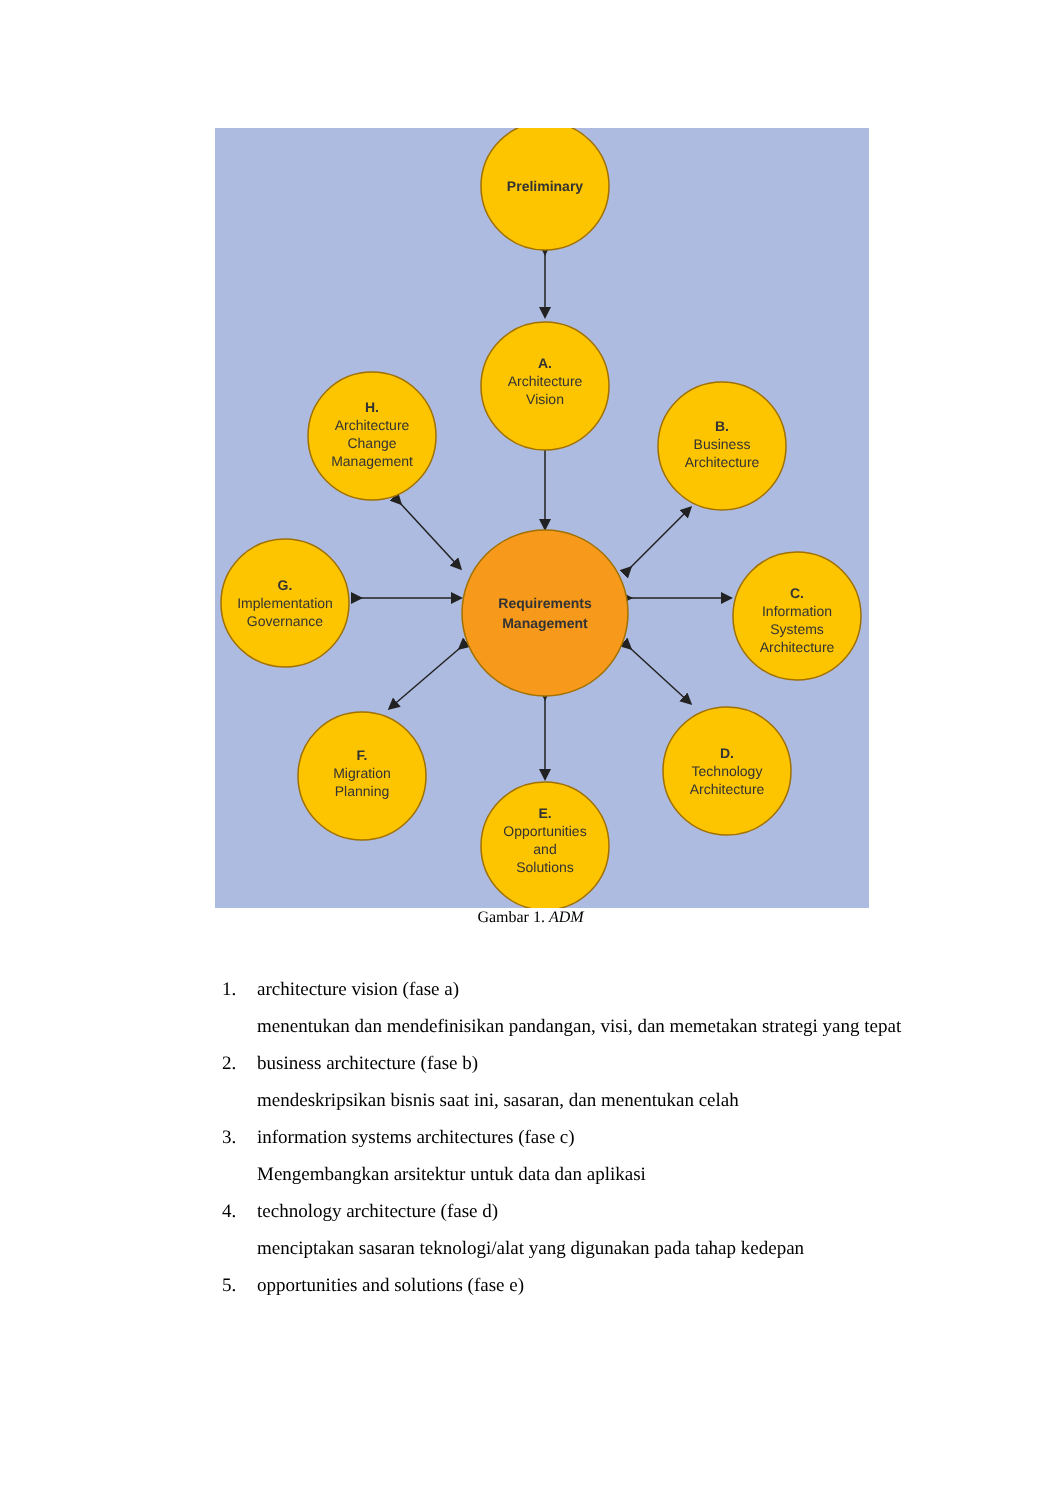Preliminary
A.
Architecture
Vision
H.
Architecture
Change
Management
B.
Business
Architecture
G.
Implementation
Governance
C.
Information
Systems
Architecture
Requirements
Management
F.
Migration
Planning
D.
Technology
Architecture
E.
Opportunities
and
Solutions
Gambar 1. ADM
1. architecture vision (fase a)
menentukan dan mendefinisikan pandangan, visi, dan memetakan strategi yang tepat
2. business architecture (fase b)
mendeskripsikan bisnis saat ini, sasaran, dan menentukan celah
3. information systems architectures (fase c)
Mengembangkan arsitektur untuk data dan aplikasi
4. technology architecture (fase d)
menciptakan sasaran teknologi/alat yang digunakan pada tahap kedepan
5. opportunities and solutions (fase e)